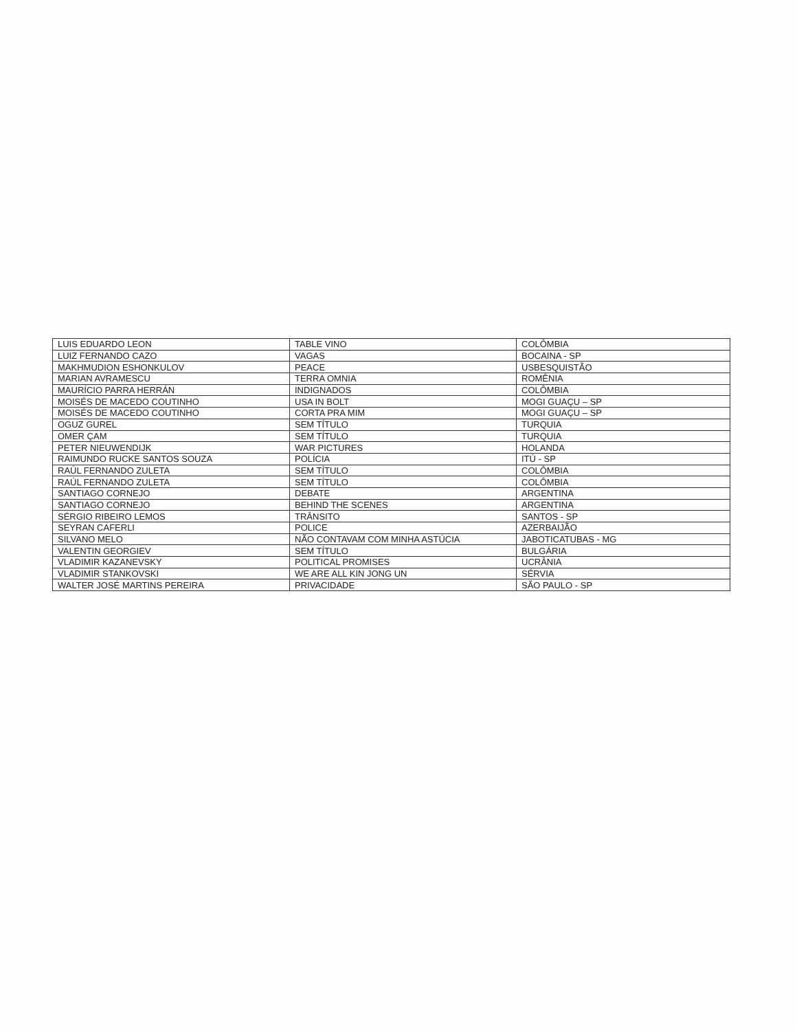| LUIS EDUARDO LEON | TABLE VINO | COLÔMBIA |
| LUIZ FERNANDO CAZO | VAGAS | BOCAINA - SP |
| MAKHMUDION ESHONKULOV | PEACE | USBESQUISTÃO |
| MARIAN AVRAMESCU | TERRA OMNIA | ROMÊNIA |
| MAURÍCIO PARRA HERRÁN | INDIGNADOS | COLÔMBIA |
| MOISÉS DE MACEDO COUTINHO | USA IN BOLT | MOGI GUAÇU – SP |
| MOISÉS DE MACEDO COUTINHO | CORTA PRA MIM | MOGI GUAÇU – SP |
| OGUZ GUREL | SEM TÍTULO | TURQUIA |
| OMER ÇAM | SEM TÍTULO | TURQUIA |
| PETER NIEUWENDIJK | WAR PICTURES | HOLANDA |
| RAIMUNDO RUCKE SANTOS SOUZA | POLÍCIA | ITÚ - SP |
| RAÚL FERNANDO ZULETA | SEM TÍTULO | COLÔMBIA |
| RAÚL FERNANDO ZULETA | SEM TÍTULO | COLÔMBIA |
| SANTIAGO CORNEJO | DEBATE | ARGENTINA |
| SANTIAGO CORNEJO | BEHIND THE SCENES | ARGENTINA |
| SÉRGIO RIBEIRO LEMOS | TRÂNSITO | SANTOS - SP |
| SEYRAN CAFERLI | POLICE | AZERBAIJÃO |
| SILVANO MELO | NÃO CONTAVAM COM MINHA ASTÚCIA | JABOTICATUBAS - MG |
| VALENTIN GEORGIEV | SEM TÍTULO | BULGÁRIA |
| VLADIMIR KAZANEVSKY | POLITICAL PROMISES | UCRÂNIA |
| VLADIMIR STANKOVSKI | WE ARE ALL KIN JONG UN | SÉRVIA |
| WALTER JOSÉ MARTINS PEREIRA | PRIVACIDADE | SÃO PAULO - SP |